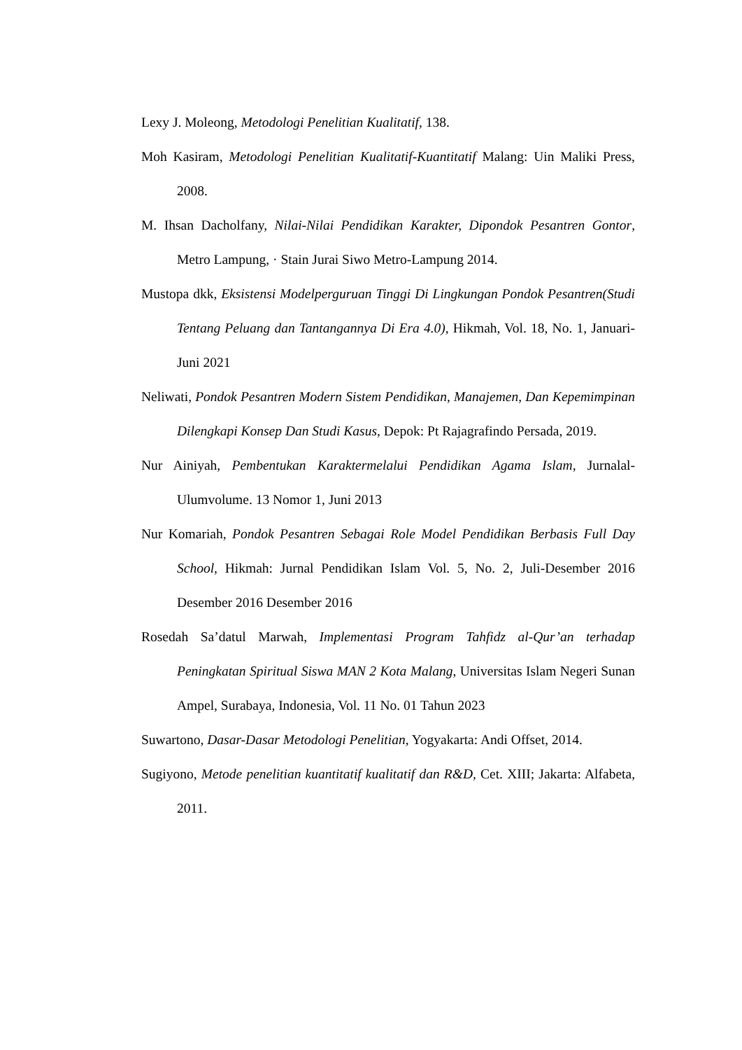Lexy J. Moleong, Metodologi Penelitian Kualitatif, 138.
Moh Kasiram, Metodologi Penelitian Kualitatif-Kuantitatif Malang: Uin Maliki Press, 2008.
M. Ihsan Dacholfany, Nilai-Nilai Pendidikan Karakter, Dipondok Pesantren Gontor, Metro Lampung, · Stain Jurai Siwo Metro-Lampung 2014.
Mustopa dkk, Eksistensi Modelperguruan Tinggi Di Lingkungan Pondok Pesantren(Studi Tentang Peluang dan Tantangannya Di Era 4.0), Hikmah, Vol. 18, No. 1, Januari-Juni 2021
Neliwati, Pondok Pesantren Modern Sistem Pendidikan, Manajemen, Dan Kepemimpinan Dilengkapi Konsep Dan Studi Kasus, Depok: Pt Rajagrafindo Persada, 2019.
Nur Ainiyah, Pembentukan Karaktermelalui Pendidikan Agama Islam, Jurnalal-Ulumvolume. 13 Nomor 1, Juni 2013
Nur Komariah, Pondok Pesantren Sebagai Role Model Pendidikan Berbasis Full Day School, Hikmah: Jurnal Pendidikan Islam Vol. 5, No. 2, Juli-Desember 2016 Desember 2016 Desember 2016
Rosedah Sa’datul Marwah, Implementasi Program Tahfidz al-Qur’an terhadap Peningkatan Spiritual Siswa MAN 2 Kota Malang, Universitas Islam Negeri Sunan Ampel, Surabaya, Indonesia, Vol. 11 No. 01 Tahun 2023
Suwartono, Dasar-Dasar Metodologi Penelitian, Yogyakarta: Andi Offset, 2014.
Sugiyono, Metode penelitian kuantitatif kualitatif dan R&D, Cet. XIII; Jakarta: Alfabeta, 2011.